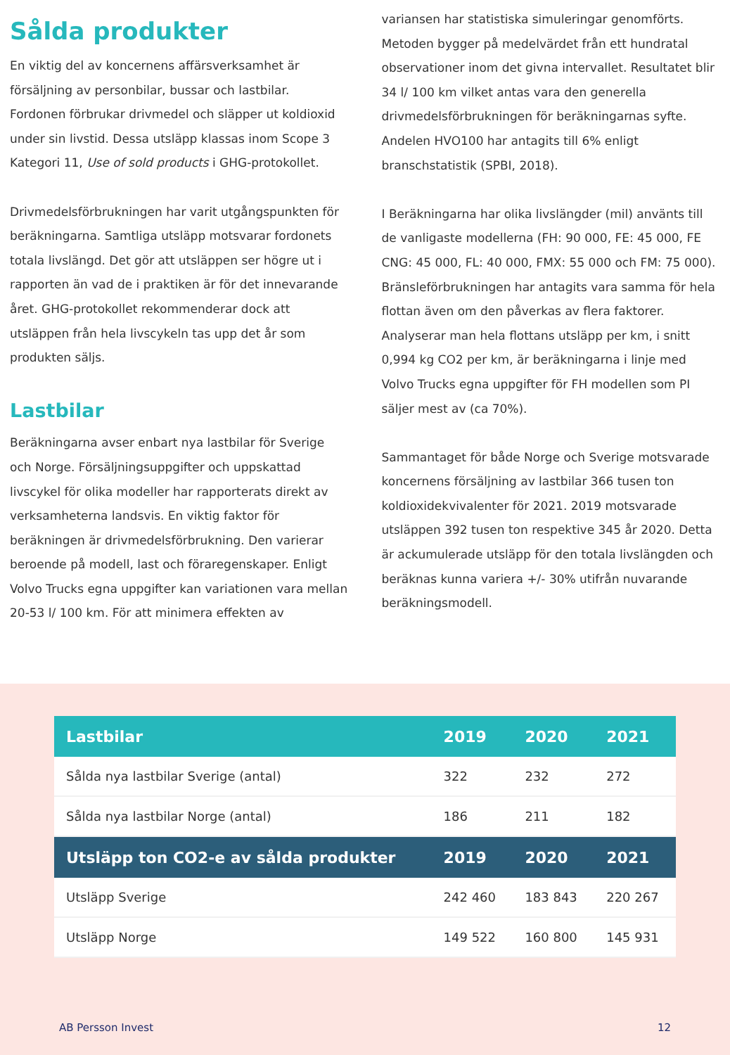Sålda produkter
En viktig del av koncernens affärsverksamhet är försäljning av personbilar, bussar och lastbilar. Fordonen förbrukar drivmedel och släpper ut koldioxid under sin livstid. Dessa utsläpp klassas inom Scope 3 Kategori 11, Use of sold products i GHG-protokollet.
Drivmedelsförbrukningen har varit utgångspunkten för beräkningarna. Samtliga utsläpp motsvarar fordonets totala livslängd. Det gör att utsläppen ser högre ut i rapporten än vad de i praktiken är för det innevarande året. GHG-protokollet rekommenderar dock att utsläppen från hela livscykeln tas upp det år som produkten säljs.
Lastbilar
Beräkningarna avser enbart nya lastbilar för Sverige och Norge. Försäljningsuppgifter och uppskattad livscykel för olika modeller har rapporterats direkt av verksamheterna landsvis. En viktig faktor för beräkningen är drivmedelsförbrukning. Den varierar beroende på modell, last och föraregenskaper. Enligt Volvo Trucks egna uppgifter kan variationen vara mellan 20-53 l/ 100 km. För att minimera effekten av
variansen har statistiska simuleringar genomförts. Metoden bygger på medelvärdet från ett hundratal observationer inom det givna intervallet. Resultatet blir 34 l/ 100 km vilket antas vara den generella drivmedelsförbrukningen för beräkningarnas syfte. Andelen HVO100 har antagits till 6% enligt branschstatistik (SPBI, 2018).
I Beräkningarna har olika livslängder (mil) använts till de vanligaste modellerna (FH: 90 000, FE: 45 000, FE CNG: 45 000, FL: 40 000, FMX: 55 000 och FM: 75 000). Bränsleförbrukningen har antagits vara samma för hela flottan även om den påverkas av flera faktorer. Analyserar man hela flottans utsläpp per km, i snitt 0,994 kg CO2 per km, är beräkningarna i linje med Volvo Trucks egna uppgifter för FH modellen som PI säljer mest av (ca 70%).
Sammantaget för både Norge och Sverige motsvarade koncernens försäljning av lastbilar 366 tusen ton koldioxidekvivalenter för 2021. 2019 motsvarade utsläppen 392 tusen ton respektive 345 år 2020. Detta är ackumulerade utsläpp för den totala livslängden och beräknas kunna variera +/- 30% utifrån nuvarande beräkningsmodell.
| Lastbilar | 2019 | 2020 | 2021 |
| --- | --- | --- | --- |
| Sålda nya lastbilar Sverige (antal) | 322 | 232 | 272 |
| Sålda nya lastbilar Norge (antal) | 186 | 211 | 182 |
| Utsläpp ton CO2-e av sålda produkter | 2019 | 2020 | 2021 |
| Utsläpp Sverige | 242 460 | 183 843 | 220 267 |
| Utsläpp Norge | 149 522 | 160 800 | 145 931 |
AB Persson Invest 12